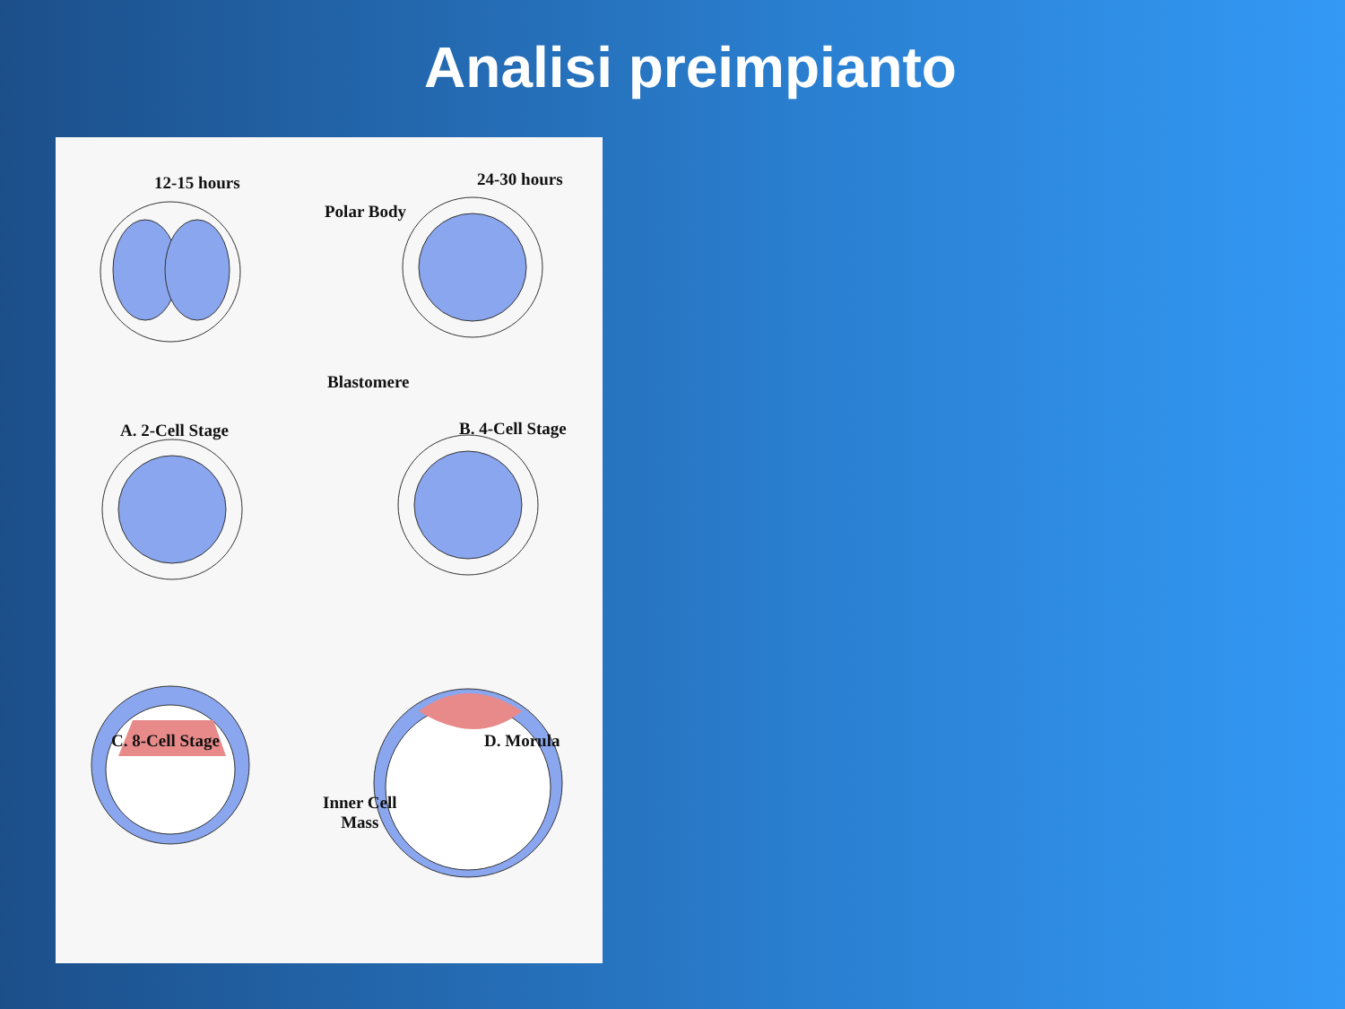Analisi preimpianto
12-15 hours
Polar Body
Blastomere
A. 2-Cell Stage
24-30 hours
B. 4-Cell Stage
C. 8-Cell Stage D. Morula
Inner Cell
Mass